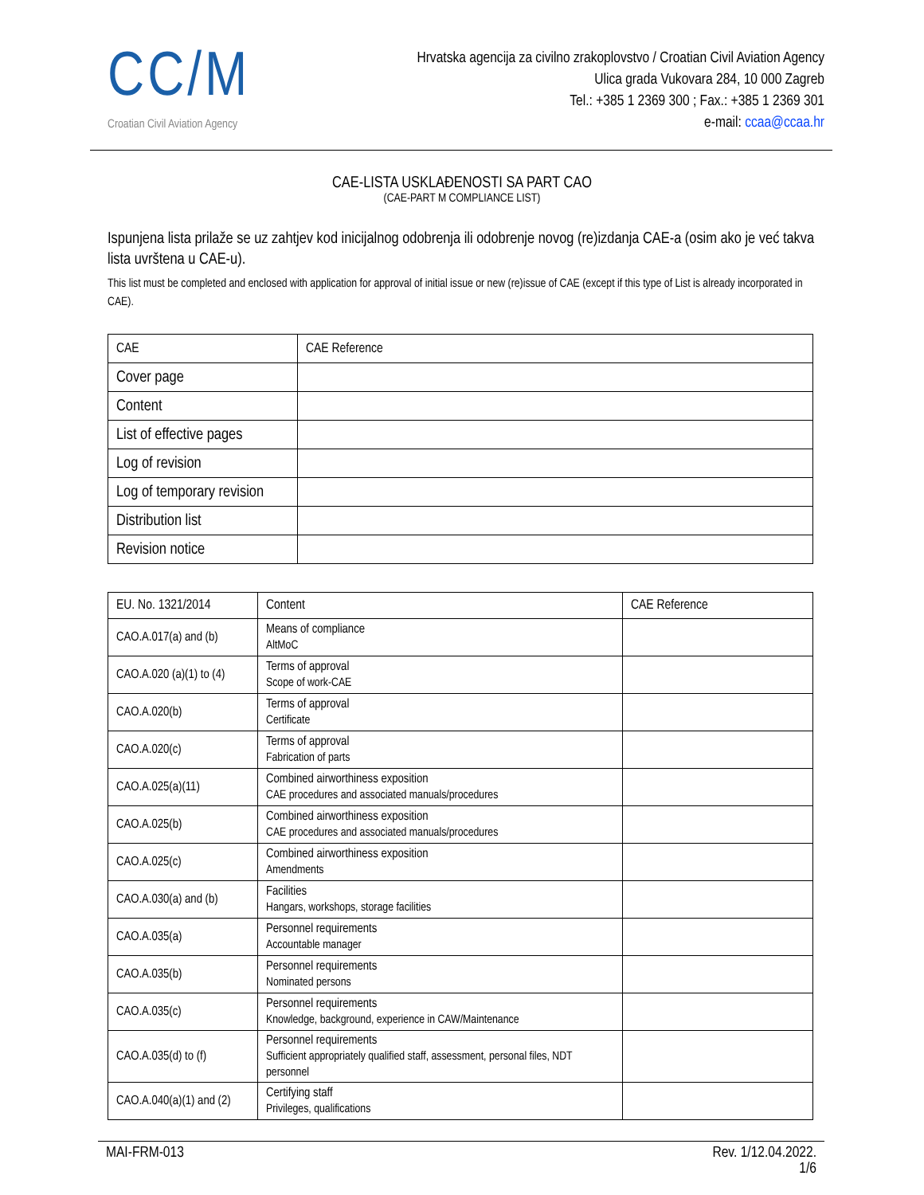CC/M
Croatian Civil Aviation Agency
Hrvatska agencija za civilno zrakoplovstvo / Croatian Civil Aviation Agency
Ulica grada Vukovara 284, 10 000 Zagreb
Tel.: +385 1 2369 300 ; Fax.: +385 1 2369 301
e-mail: ccaa@ccaa.hr
CAE-LISTA USKLAĐENOSTI SA PART CAO
(CAE-PART M COMPLIANCE LIST)
Ispunjena lista prilaže se uz zahtjev kod inicijalnog odobrenja ili odobrenje novog (re)izdanja CAE-a (osim ako je već takva lista uvrštena u CAE-u).
This list must be completed and enclosed with application for approval of initial issue or new (re)issue of CAE (except if this type of List is already incorporated in CAE).
| CAE | CAE Reference |
| --- | --- |
| Cover page | |
| Content | |
| List of effective pages | |
| Log of revision | |
| Log of temporary revision | |
| Distribution list | |
| Revision notice | |
| EU. No. 1321/2014 | Content | CAE Reference |
| --- | --- | --- |
| CAO.A.017(a) and (b) | Means of compliance AltMoC | |
| CAO.A.020 (a)(1) to (4) | Terms of approval Scope of work-CAE | |
| CAO.A.020(b) | Terms of approval Certificate | |
| CAO.A.020(c) | Terms of approval Fabrication of parts | |
| CAO.A.025(a)(11) | Combined airworthiness exposition CAE procedures and associated manuals/procedures | |
| CAO.A.025(b) | Combined airworthiness exposition CAE procedures and associated manuals/procedures | |
| CAO.A.025(c) | Combined airworthiness exposition Amendments | |
| CAO.A.030(a) and (b) | Facilities Hangars, workshops, storage facilities | |
| CAO.A.035(a) | Personnel requirements Accountable manager | |
| CAO.A.035(b) | Personnel requirements Nominated persons | |
| CAO.A.035(c) | Personnel requirements Knowledge, background, experience in CAW/Maintenance | |
| CAO.A.035(d) to (f) | Personnel requirements Sufficient appropriately qualified staff, assessment, personal files, NDT personnel | |
| CAO.A.040(a)(1) and (2) | Certifying staff Privileges, qualifications | |
MAI-FRM-013 Rev. 1/12.04.2022.
1/6